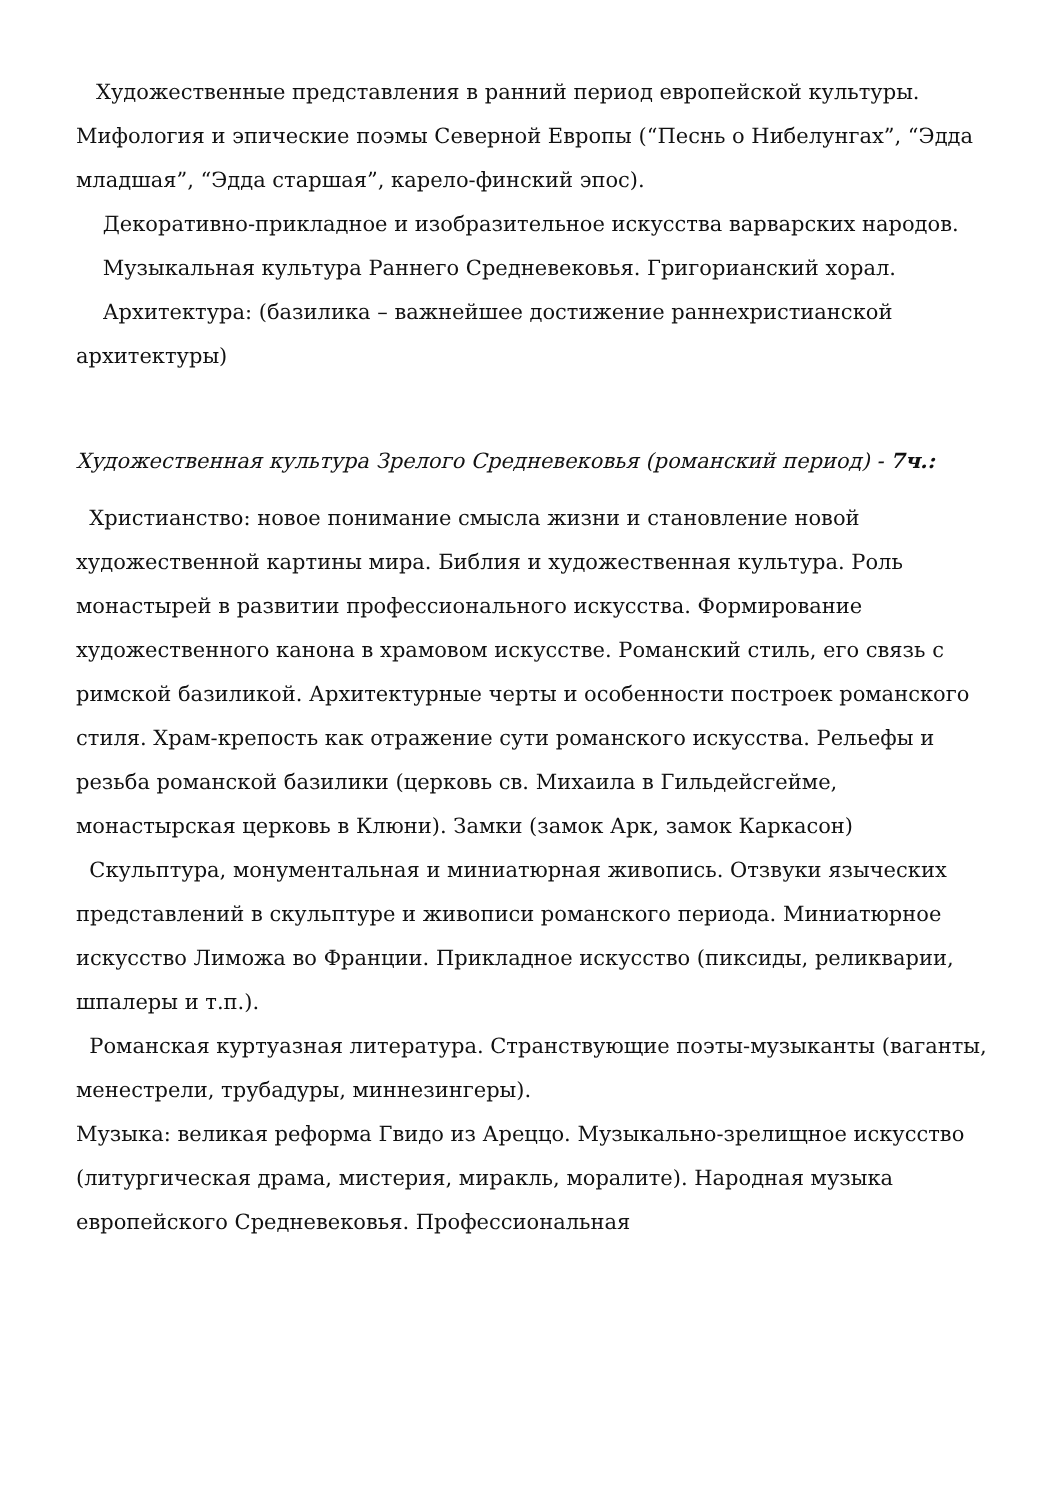Художественные представления в ранний период европейской культуры. Мифология и эпические поэмы Северной Европы (“Песнь о Нибелунгах”, “Эдда младшая”, “Эдда старшая”, карело-финский эпос).
Декоративно-прикладное и изобразительное искусства варварских народов.
Музыкальная культура Раннего Средневековья. Григорианский хорал.
Архитектура: (базилика – важнейшее достижение раннехристианской архитектуры)
Художественная культура Зрелого Средневековья (романский период) - 7ч.:
Христианство: новое понимание смысла жизни и становление новой художественной картины мира. Библия и художественная культура. Роль монастырей в развитии профессионального искусства. Формирование художественного канона в храмовом искусстве. Романский стиль, его связь с римской базиликой. Архитектурные черты и особенности построек романского стиля. Храм-крепость как отражение сути романского искусства. Рельефы и резьба романской базилики (церковь св. Михаила в Гильдейсгейме, монастырская церковь в Клюни). Замки (замок Арк, замок Каркасон)
Скульптура, монументальная и миниатюрная живопись. Отзвуки языческих представлений в скульптуре и живописи романского периода. Миниатюрное искусство Лиможа во Франции. Прикладное искусство (пиксиды, реликварии, шпалеры и т.п.).
Романская куртуазная литература. Странствующие поэты-музыканты (ваганты, менестрели, трубадуры, миннезингеры).
Музыка: великая реформа Гвидо из Ареццо. Музыкально-зрелищное искусство (литургическая драма, мистерия, миракль, моралите). Народная музыка европейского Средневековья. Профессиональная